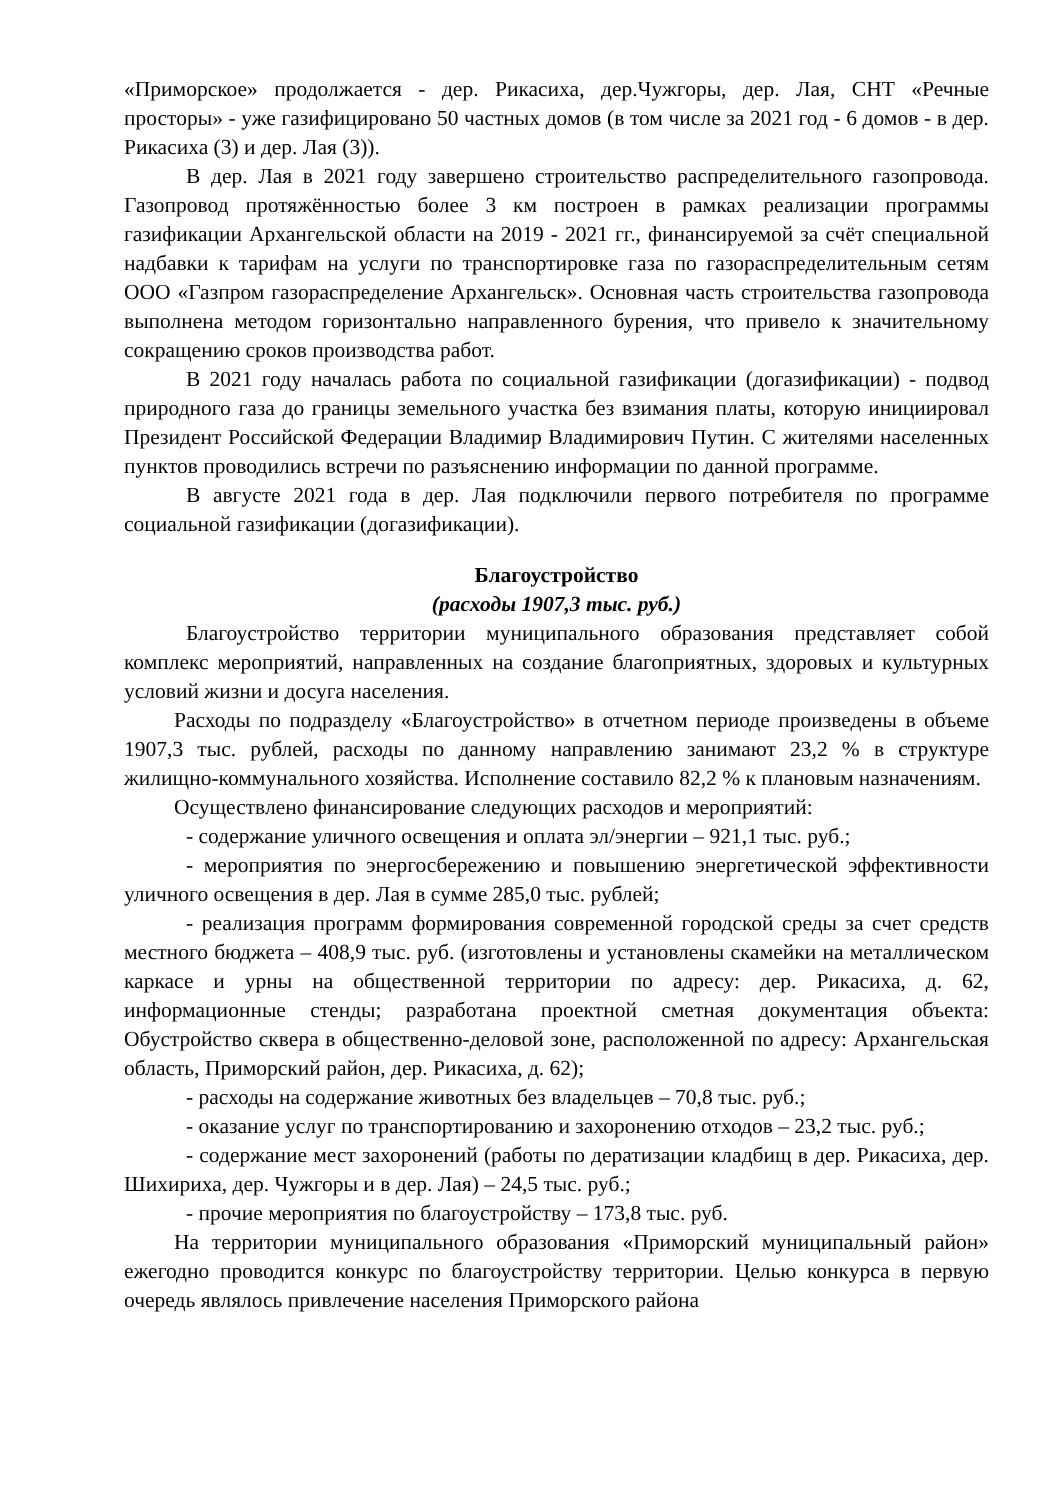«Приморское» продолжается - дер. Рикасиха, дер.Чужгоры, дер. Лая, СНТ «Речные просторы» - уже газифицировано 50 частных домов (в том числе за 2021 год - 6 домов - в дер. Рикасиха (3) и дер. Лая (3)).
В дер. Лая в 2021 году завершено строительство распределительного газопровода. Газопровод протяжённостью более 3 км построен в рамках реализации программы газификации Архангельской области на 2019 - 2021 гг., финансируемой за счёт специальной надбавки к тарифам на услуги по транспортировке газа по газораспределительным сетям ООО «Газпром газораспределение Архангельск». Основная часть строительства газопровода выполнена методом горизонтально направленного бурения, что привело к значительному сокращению сроков производства работ.
В 2021 году началась работа по социальной газификации (догазификации) - подвод природного газа до границы земельного участка без взимания платы, которую инициировал Президент Российской Федерации Владимир Владимирович Путин. С жителями населенных пунктов проводились встречи по разъяснению информации по данной программе.
В августе 2021 года в дер. Лая подключили первого потребителя по программе социальной газификации (догазификации).
Благоустройство
(расходы 1907,3 тыс. руб.)
Благоустройство территории муниципального образования представляет собой комплекс мероприятий, направленных на создание благоприятных, здоровых и культурных условий жизни и досуга населения.
Расходы по подразделу «Благоустройство» в отчетном периоде произведены в объеме 1907,3 тыс. рублей, расходы по данному направлению занимают 23,2 % в структуре жилищно-коммунального хозяйства. Исполнение составило 82,2 % к плановым назначениям.
Осуществлено финансирование следующих расходов и мероприятий:
- содержание уличного освещения и оплата эл/энергии – 921,1 тыс. руб.;
- мероприятия по энергосбережению и повышению энергетической эффективности уличного освещения в дер. Лая в сумме 285,0 тыс. рублей;
- реализация программ формирования современной городской среды за счет средств местного бюджета – 408,9 тыс. руб. (изготовлены и установлены скамейки на металлическом каркасе и урны на общественной территории по адресу: дер. Рикасиха, д. 62, информационные стенды; разработана проектной сметная документация объекта: Обустройство сквера в общественно-деловой зоне, расположенной по адресу: Архангельская область, Приморский район, дер. Рикасиха, д. 62);
- расходы на содержание животных без владельцев – 70,8 тыс. руб.;
- оказание услуг по транспортированию и захоронению отходов – 23,2 тыс. руб.;
- содержание мест захоронений (работы по дератизации кладбищ в дер. Рикасиха, дер. Шихириха, дер. Чужгоры и в дер. Лая) – 24,5 тыс. руб.;
- прочие мероприятия по благоустройству – 173,8 тыс. руб.
На территории муниципального образования «Приморский муниципальный район» ежегодно проводится конкурс по благоустройству территории. Целью конкурса в первую очередь являлось привлечение населения Приморского района